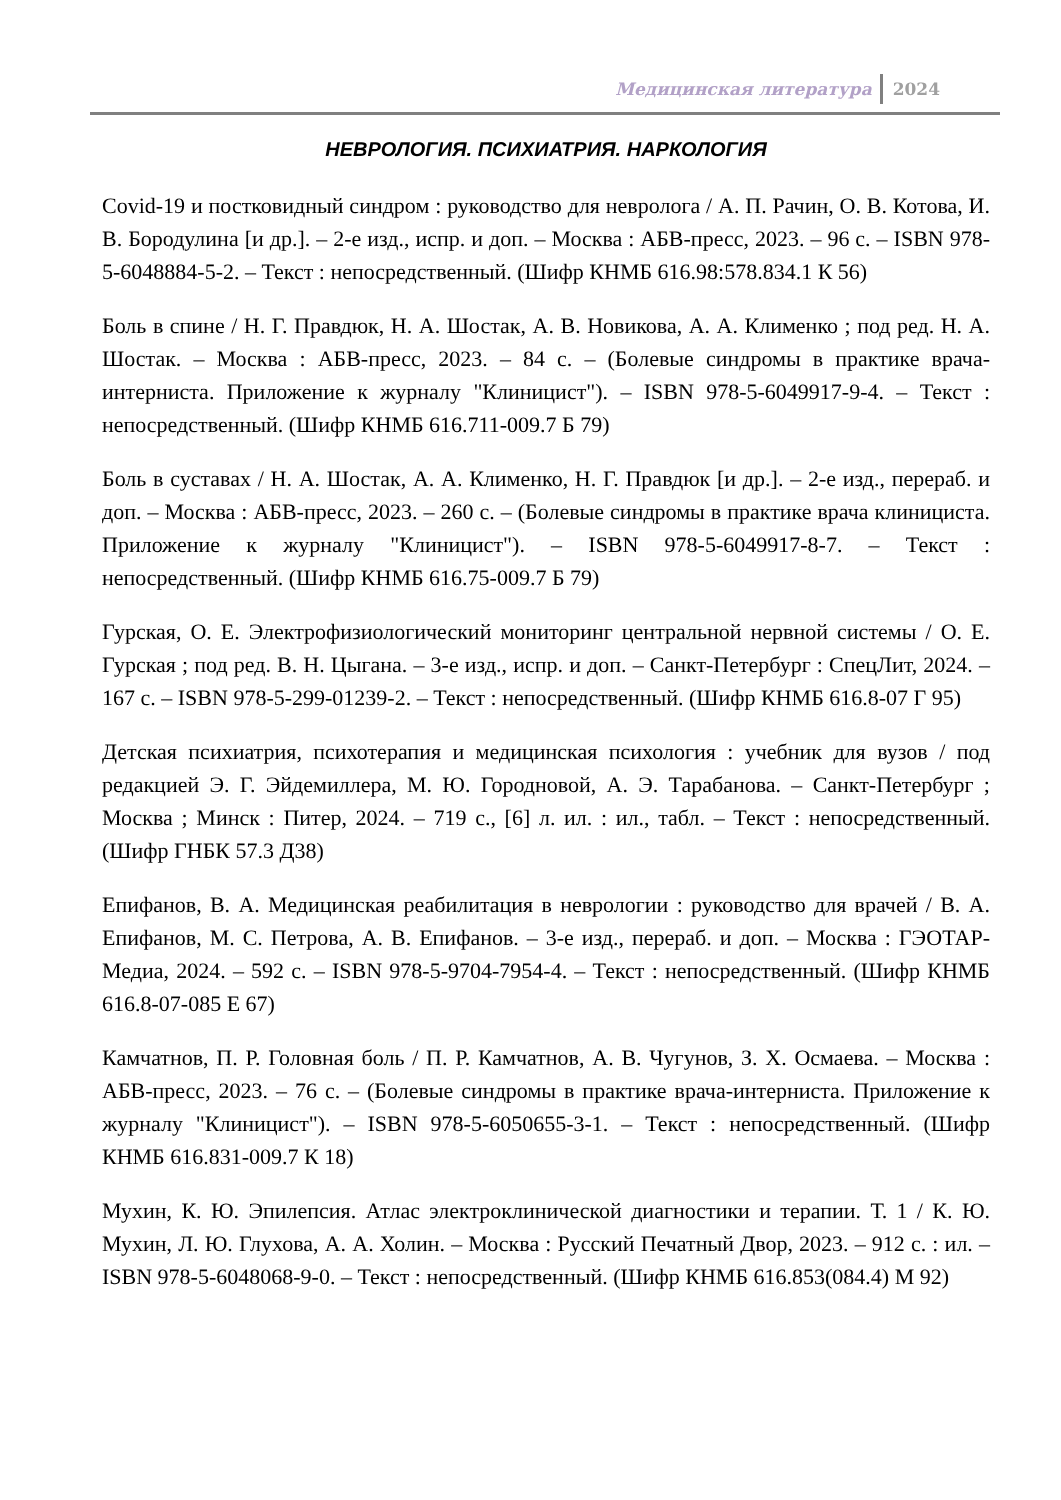Медицинская литература 2024
НЕВРОЛОГИЯ. ПСИХИАТРИЯ. НАРКОЛОГИЯ
Covid-19 и постковидный синдром : руководство для невролога / А. П. Рачин, О. В. Котова, И. В. Бородулина [и др.]. – 2-е изд., испр. и доп. – Москва : АБВ-пресс, 2023. – 96 с. – ISBN 978-5-6048884-5-2. – Текст : непосредственный. (Шифр КНМБ 616.98:578.834.1 К 56)
Боль в спине / Н. Г. Правдюк, Н. А. Шостак, А. В. Новикова, А. А. Клименко ; под ред. Н. А. Шостак. – Москва : АБВ-пресс, 2023. – 84 с. – (Болевые синдромы в практике врача-интерниста. Приложение к журналу "Клиницист"). – ISBN 978-5-6049917-9-4. – Текст : непосредственный. (Шифр КНМБ 616.711-009.7 Б 79)
Боль в суставах / Н. А. Шостак, А. А. Клименко, Н. Г. Правдюк [и др.]. – 2-е изд., перераб. и доп. – Москва : АБВ-пресс, 2023. – 260 с. – (Болевые синдромы в практике врача клинициста. Приложение к журналу "Клиницист"). – ISBN 978-5-6049917-8-7. – Текст : непосредственный. (Шифр КНМБ 616.75-009.7 Б 79)
Гурская, О. Е. Электрофизиологический мониторинг центральной нервной системы / О. Е. Гурская ; под ред. В. Н. Цыгана. – 3-е изд., испр. и доп. – Санкт-Петербург : СпецЛит, 2024. – 167 с. – ISBN 978-5-299-01239-2. – Текст : непосредственный. (Шифр КНМБ 616.8-07 Г 95)
Детская психиатрия, психотерапия и медицинская психология : учебник для вузов / под редакцией Э. Г. Эйдемиллера, М. Ю. Городновой, А. Э. Тарабанова. – Санкт-Петербург ; Москва ; Минск : Питер, 2024. – 719 с., [6] л. ил. : ил., табл. – Текст : непосредственный. (Шифр ГНБК 57.3 Д38)
Епифанов, В. А. Медицинская реабилитация в неврологии : руководство для врачей / В. А. Епифанов, М. С. Петрова, А. В. Епифанов. – 3-е изд., перераб. и доп. – Москва : ГЭОТАР-Медиа, 2024. – 592 с. – ISBN 978-5-9704-7954-4. – Текст : непосредственный. (Шифр КНМБ 616.8-07-085 Е 67)
Камчатнов, П. Р. Головная боль / П. Р. Камчатнов, А. В. Чугунов, З. Х. Осмаева. – Москва : АБВ-пресс, 2023. – 76 с. – (Болевые синдромы в практике врача-интерниста. Приложение к журналу "Клиницист"). – ISBN 978-5-6050655-3-1. – Текст : непосредственный. (Шифр КНМБ 616.831-009.7 К 18)
Мухин, К. Ю. Эпилепсия. Атлас электроклинической диагностики и терапии. Т. 1 / К. Ю. Мухин, Л. Ю. Глухова, А. А. Холин. – Москва : Русский Печатный Двор, 2023. – 912 с. : ил. – ISBN 978-5-6048068-9-0. – Текст : непосредственный. (Шифр КНМБ 616.853(084.4) М 92)